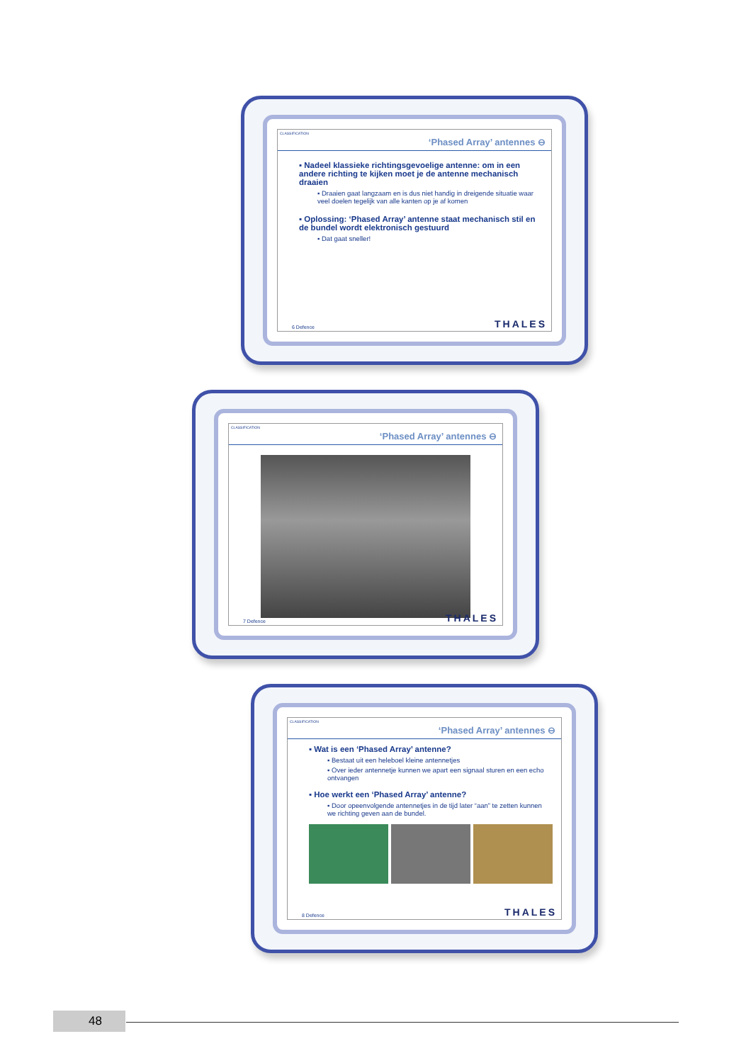CLASSIFICATION
‘Phased Array’ antennes ⊖
▪ Nadeel klassieke richtingsgevoelige antenne: om in een andere richting te kijken moet je de antenne mechanisch draaien
▪ Draaien gaat langzaam en is dus niet handig in dreigende situatie waar veel doelen tegelijk van alle kanten op je af komen
▪ Oplossing: ‘Phased Array’ antenne staat mechanisch stil en de bundel wordt elektronisch gestuurd
▪ Dat gaat sneller!
6 Defence THALES
CLASSIFICATION
‘Phased Array’ antennes ⊖
7 Defence THALES
CLASSIFICATION
‘Phased Array’ antennes ⊖
▪ Wat is een ‘Phased Array’ antenne?
▪ Bestaat uit een heleboel kleine antennetjes
▪ Over ieder antennetje kunnen we apart een signaal sturen en een echo ontvangen
▪ Hoe werkt een ‘Phased Array’ antenne?
▪ Door opeenvolgende antennetjes in de tijd later “aan” te zetten kunnen we richting geven aan de bundel.
8 Defence THALES
48